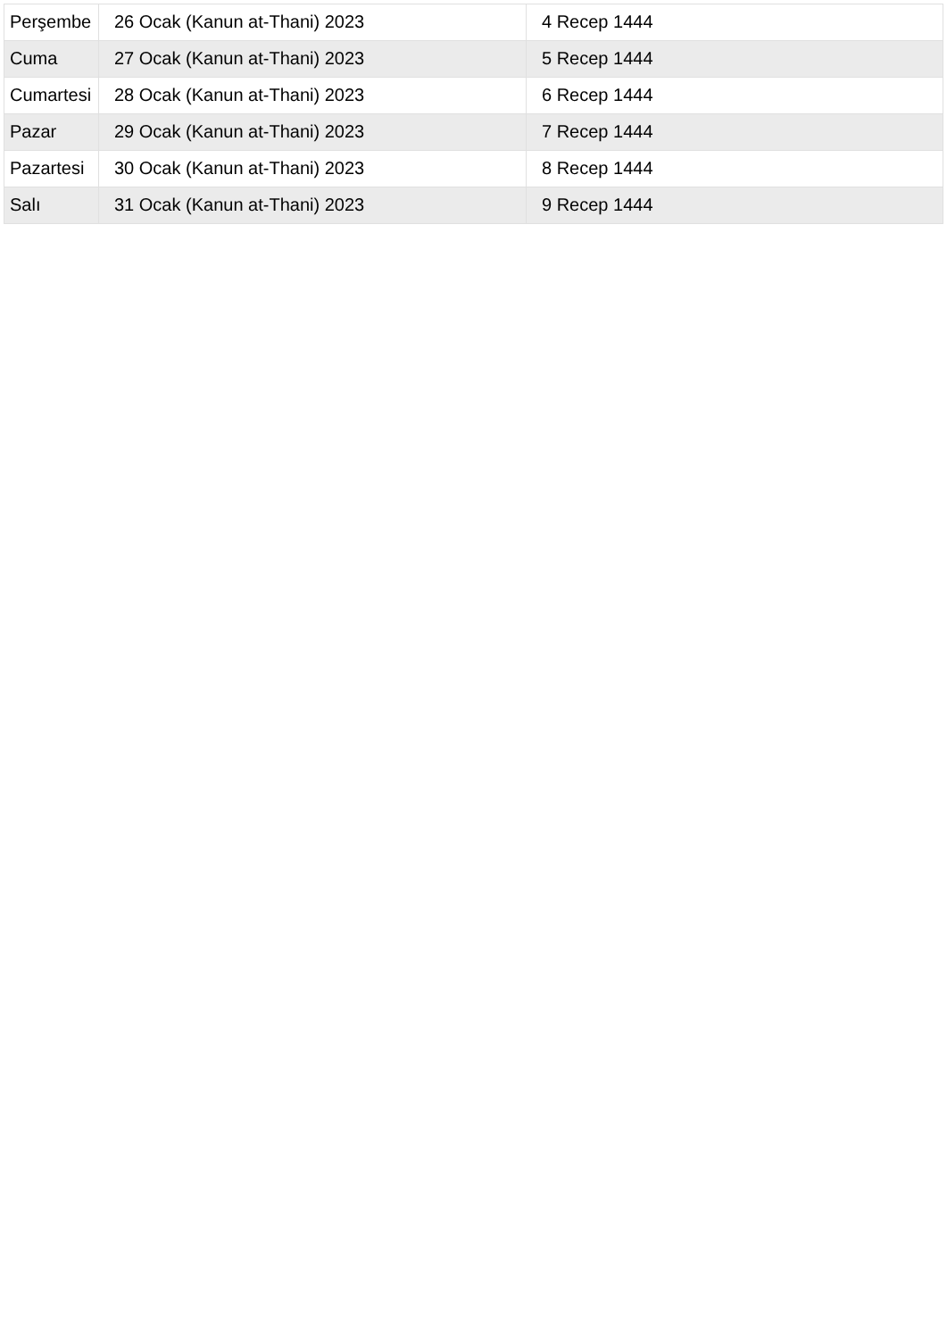| Perşembe | 26 Ocak (Kanun at-Thani) 2023 | 4 Recep 1444 |
| Cuma | 27 Ocak (Kanun at-Thani) 2023 | 5 Recep 1444 |
| Cumartesi | 28 Ocak (Kanun at-Thani) 2023 | 6 Recep 1444 |
| Pazar | 29 Ocak (Kanun at-Thani) 2023 | 7 Recep 1444 |
| Pazartesi | 30 Ocak (Kanun at-Thani) 2023 | 8 Recep 1444 |
| Salı | 31 Ocak (Kanun at-Thani) 2023 | 9 Recep 1444 |